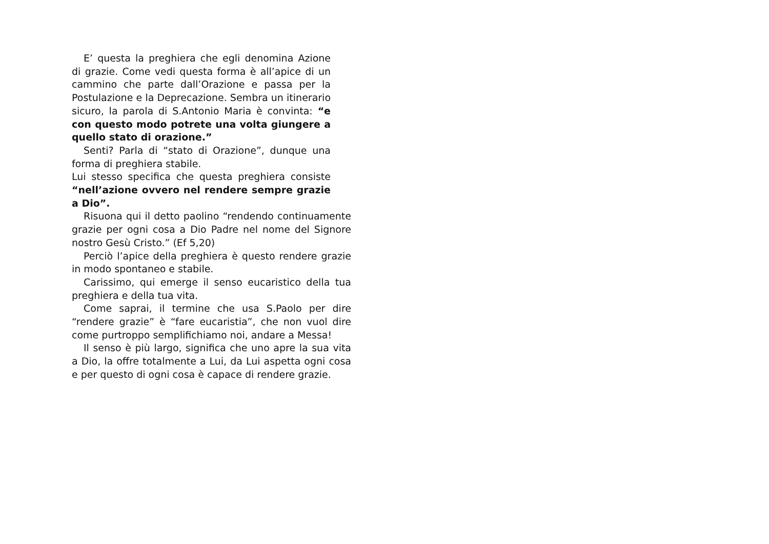E’ questa la preghiera che egli denomina Azione di grazie. Come vedi questa forma è all’apice di un cammino che parte dall’Orazione e passa per la Postulazione e la Deprecazione. Sembra un itinerario sicuro, la parola di S.Antonio Maria è convinta: “e con questo modo potrete una volta giungere a quello stato di orazione.”
Senti? Parla di “stato di Orazione”, dunque una forma di preghiera stabile.
Lui stesso specifica che questa preghiera consiste “nell’azione ovvero nel rendere sempre grazie a Dio”.
Risuona qui il detto paolino “rendendo continuamente grazie per ogni cosa a Dio Padre nel nome del Signore nostro Gesù Cristo.” (Ef 5,20)
Perciò l’apice della preghiera è questo rendere grazie in modo spontaneo e stabile.
Carissimo, qui emerge il senso eucaristico della tua preghiera e della tua vita.
Come saprai, il termine che usa S.Paolo per dire “rendere grazie” è “fare eucaristia”, che non vuol dire come purtroppo semplifichiamo noi, andare a Messa!
Il senso è più largo, significa che uno apre la sua vita a Dio, la offre totalmente a Lui, da Lui aspetta ogni cosa e per questo di ogni cosa è capace di rendere grazie.